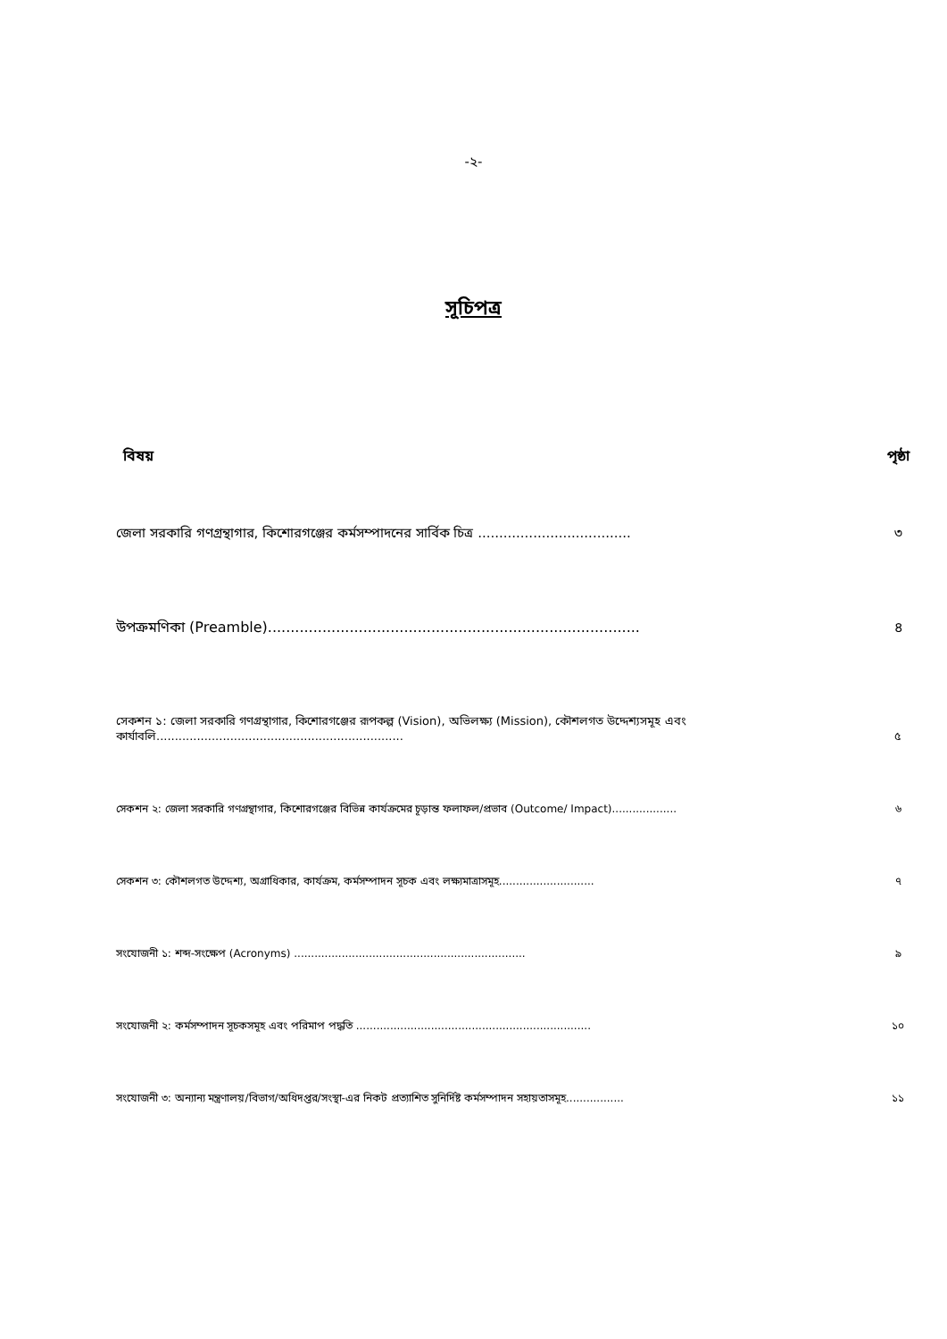-২-
সূচিপত্র
বিষয় পৃষ্ঠা
জেলা সরকারি গণগ্রন্থাগার, কিশোরগঞ্জের কর্মসম্পাদনের সার্বিক চিত্র ....................................
৩
উপক্রমণিকা (Preamble)..................................................................................
৪
সেকশন ১: জেলা সরকারি গণগ্রন্থাগার, কিশোরগঞ্জের রূপকল্প (Vision), অভিলক্ষ্য (Mission), কৌশলগত উদ্দেশ্যসমূহ এবং কার্যাবলি...................................................................
৫
সেকশন ২: জেলা সরকারি গণগ্রন্থাগার, কিশোরগঞ্জের বিভিন্ন কার্যক্রমের চূড়ান্ত ফলাফল/প্রভাব (Outcome/ Impact)...................
৬
সেকশন ৩: কৌশলগত উদ্দেশ্য, অগ্রাধিকার, কার্যক্রম, কর্মসম্পাদন সূচক এবং লক্ষ্যমাত্রাসমূহ............................
৭
সংযোজনী ১: শব্দ-সংক্ষেপ (Acronyms) ....................................................................
৯
সংযোজনী ২: কর্মসম্পাদন সূচকসমূহ এবং পরিমাপ পদ্ধতি .....................................................................
১০
সংযোজনী ৩: অন্যান্য মন্ত্রণালয়/বিভাগ/অধিদপ্তর/সংস্থা-এর নিকট প্রত্যাশিত সুনির্দিষ্ট কর্মসম্পাদন সহায়তাসমূহ.................
১১